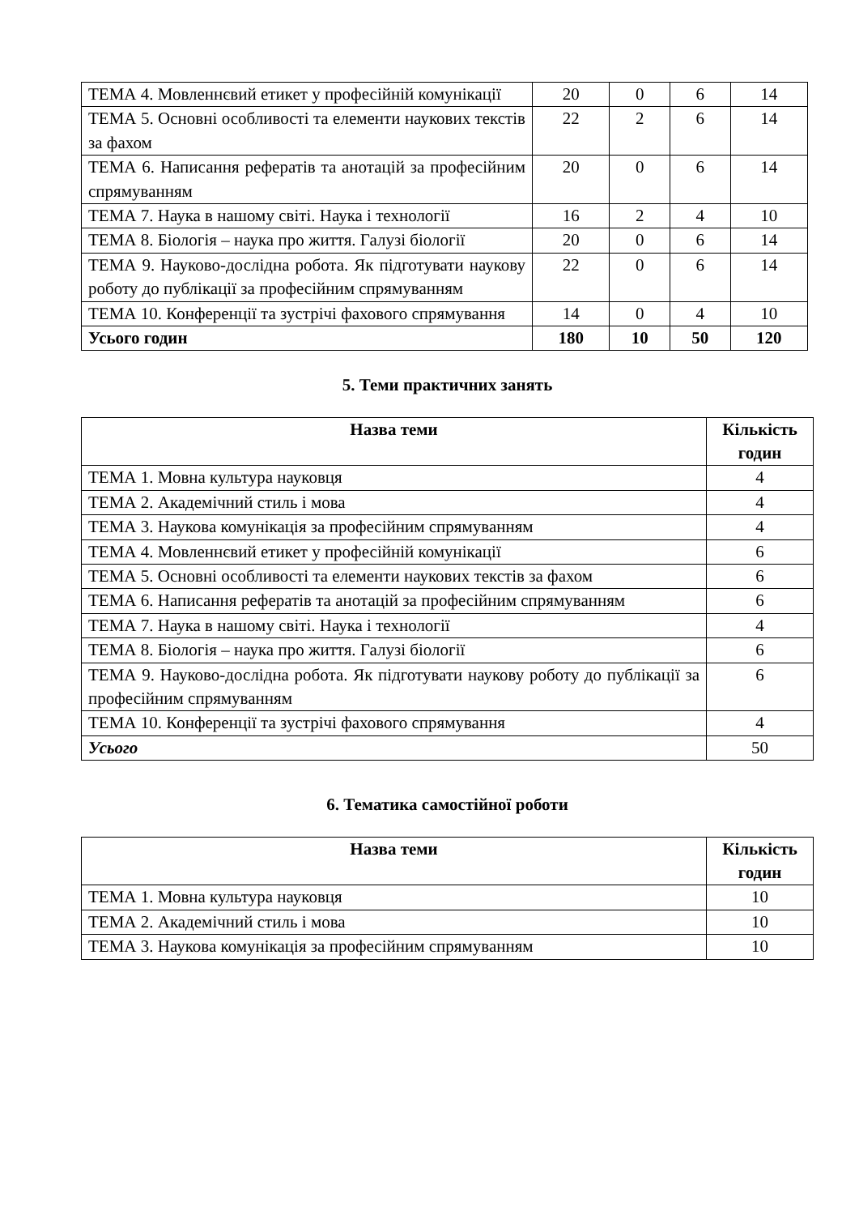| ТЕМА 4. Мовленнєвий етикет у професійній комунікації | 20 | 0 | 6 | 14 |
| ТЕМА 5. Основні особливості та елементи наукових текстів за фахом | 22 | 2 | 6 | 14 |
| ТЕМА 6. Написання рефератів та анотацій за професійним спрямуванням | 20 | 0 | 6 | 14 |
| ТЕМА 7. Наука в нашому світі. Наука і технології | 16 | 2 | 4 | 10 |
| ТЕМА 8. Біологія – наука про життя. Галузі біології | 20 | 0 | 6 | 14 |
| ТЕМА 9. Науково-дослідна робота. Як підготувати наукову роботу до публікації за професійним спрямуванням | 22 | 0 | 6 | 14 |
| ТЕМА 10. Конференції та зустрічі фахового спрямування | 14 | 0 | 4 | 10 |
| Усього годин | 180 | 10 | 50 | 120 |
5. Теми практичних занять
| Назва теми | Кількість годин |
| --- | --- |
| ТЕМА 1. Мовна культура науковця | 4 |
| ТЕМА 2. Академічний стиль і мова | 4 |
| ТЕМА 3. Наукова комунікація за професійним спрямуванням | 4 |
| ТЕМА 4. Мовленнєвий етикет у професійній комунікації | 6 |
| ТЕМА 5. Основні особливості та елементи наукових текстів за фахом | 6 |
| ТЕМА 6. Написання рефератів та анотацій за професійним спрямуванням | 6 |
| ТЕМА 7. Наука в нашому світі. Наука і технології | 4 |
| ТЕМА 8. Біологія – наука про життя. Галузі біології | 6 |
| ТЕМА 9. Науково-дослідна робота. Як підготувати наукову роботу до публікації за професійним спрямуванням | 6 |
| ТЕМА 10. Конференції та зустрічі фахового спрямування | 4 |
| Усього | 50 |
6. Тематика самостійної роботи
| Назва теми | Кількість годин |
| --- | --- |
| ТЕМА 1. Мовна культура науковця | 10 |
| ТЕМА 2. Академічний стиль і мова | 10 |
| ТЕМА 3. Наукова комунікація за професійним спрямуванням | 10 |